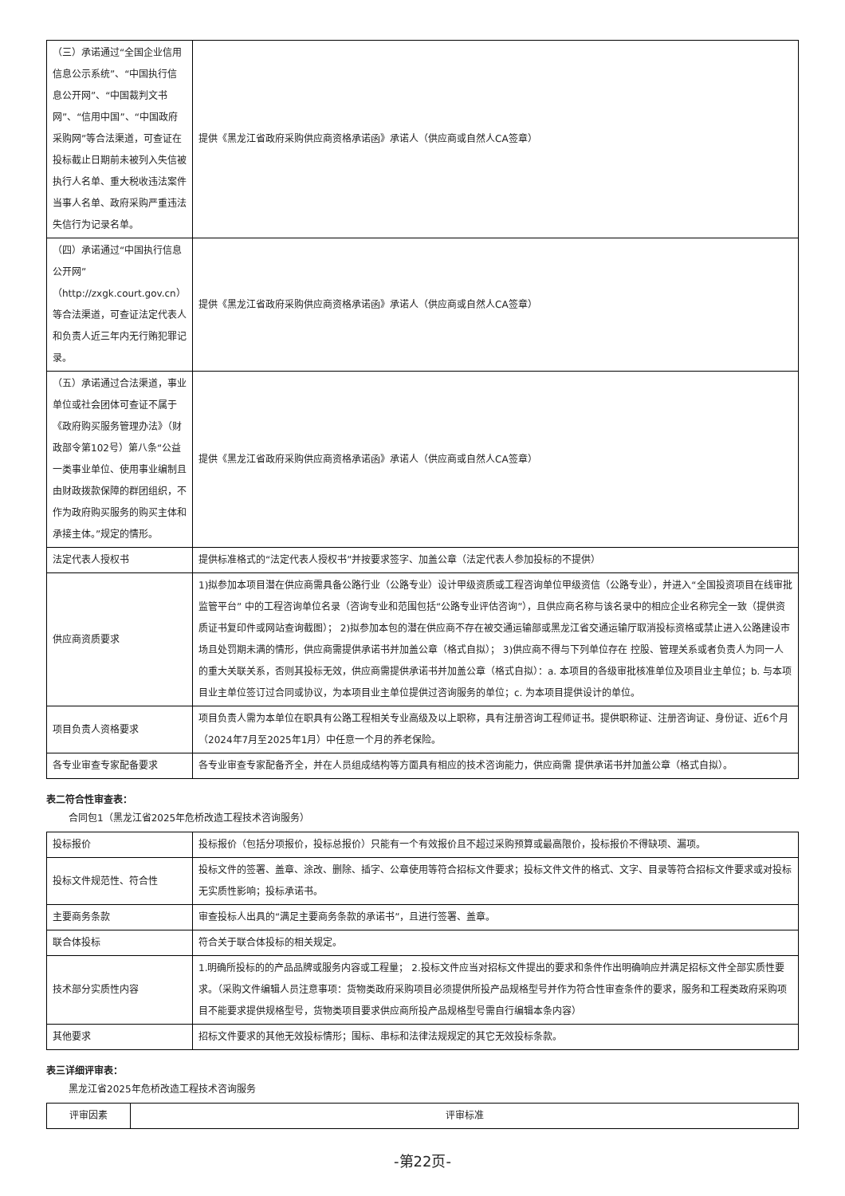| （三）承诺通过“全国企业信用信息公示系统”、“中国执行信息公开网”、“中国裁判文书网”、“信用中国”、“中国政府采购网”等合法渠道，可查证在投标截止日期前未被列入失信被执行人名单、重大税收违法案件当事人名单、政府采购严重违法失信行为记录名单。 | 提供《黑龙江省政府采购供应商资格承诺函》承诺人（供应商或自然人CA签章） |
| （四）承诺通过“中国执行信息公开网”（http://zxgk.court.gov.cn）等合法渠道，可查证法定代表人和负责人近三年内无行贿犯罪记录。 | 提供《黑龙江省政府采购供应商资格承诺函》承诺人（供应商或自然人CA签章） |
| （五）承诺通过合法渠道，事业单位或社会团体可查证不属于《政府购买服务管理办法》（财政部令第102号）第八条“公益一类事业单位、使用事业编制且由财政拨款保障的群团组织，不作为政府购买服务的购买主体和承接主体。”规定的情形。 | 提供《黑龙江省政府采购供应商资格承诺函》承诺人（供应商或自然人CA签章） |
| 法定代表人授权书 | 提供标准格式的“法定代表人授权书”并按要求签字、加盖公章（法定代表人参加投标的不提供） |
| 供应商资质要求 | 1)拟参加本项目潜在供应商需具备公路行业（公路专业）设计甲级资质或工程咨询单位甲级资信（公路专业），并进入“全国投资项目在线审批监管平台” 中的工程咨询单位名录（咨询专业和范围包括“公路专业评估咨询”），且供应商名称与该名录中的相应企业名称完全一致（提供资质证书复印件或网站查询截图）； 2)拟参加本包的潜在供应商不存在被交通运输部或黑龙江省交通运输厅取消投标资格或禁止进入公路建设市场且处罚期未满的情形，供应商需提供承诺书并加盖公章（格式自拟）； 3)供应商不得与下列单位存在 控股、管理关系或者负责人为同一人的重大关联关系，否则其投标无效，供应商需提供承诺书并加盖公章（格式自拟）：a. 本项目的各级审批核准单位及项目业主单位；b. 与本项目业主单位签订过合同或协议，为本项目业主单位提供过咨询服务的单位；c. 为本项目提供设计的单位。 |
| 项目负责人资格要求 | 项目负责人需为本单位在职具有公路工程相关专业高级及以上职称，具有注册咨询工程师证书。提供职称证、注册咨询证、身份证、近6个月（2024年7月至2025年1月）中任意一个月的养老保险。 |
| 各专业审查专家配备要求 | 各专业审查专家配备齐全，并在人员组成结构等方面具有相应的技术咨询能力，供应商需 提供承诺书并加盖公章（格式自拟）。 |
表二符合性审查表：
合同包1（黑龙江省2025年危桥改造工程技术咨询服务）
| 投标报价 | 投标报价（包括分项报价，投标总报价）只能有一个有效报价且不超过采购预算或最高限价，投标报价不得缺项、漏项。 |
| 投标文件规范性、符合性 | 投标文件的签署、盖章、涂改、删除、插字、公章使用等符合招标文件要求；投标文件文件的格式、文字、目录等符合招标文件要求或对投标无实质性影响；投标承诺书。 |
| 主要商务条款 | 审查投标人出具的“满足主要商务条款的承诺书”，且进行签署、盖章。 |
| 联合体投标 | 符合关于联合体投标的相关规定。 |
| 技术部分实质性内容 | 1.明确所投标的的产品品牌或服务内容或工程量； 2.投标文件应当对招标文件提出的要求和条件作出明确响应并满足招标文件全部实质性要求。（采购文件编辑人员注意事项：货物类政府采购项目必须提供所投产品规格型号并作为符合性审查条件的要求，服务和工程类政府采购项目不能要求提供规格型号，货物类项目要求供应商所投产品规格型号需自行编辑本条内容） |
| 其他要求 | 招标文件要求的其他无效投标情形；围标、串标和法律法规规定的其它无效投标条款。 |
表三详细评审表：
黑龙江省2025年危桥改造工程技术咨询服务
| 评审因素 | 评审标准 |
| --- | --- |
-第22页-